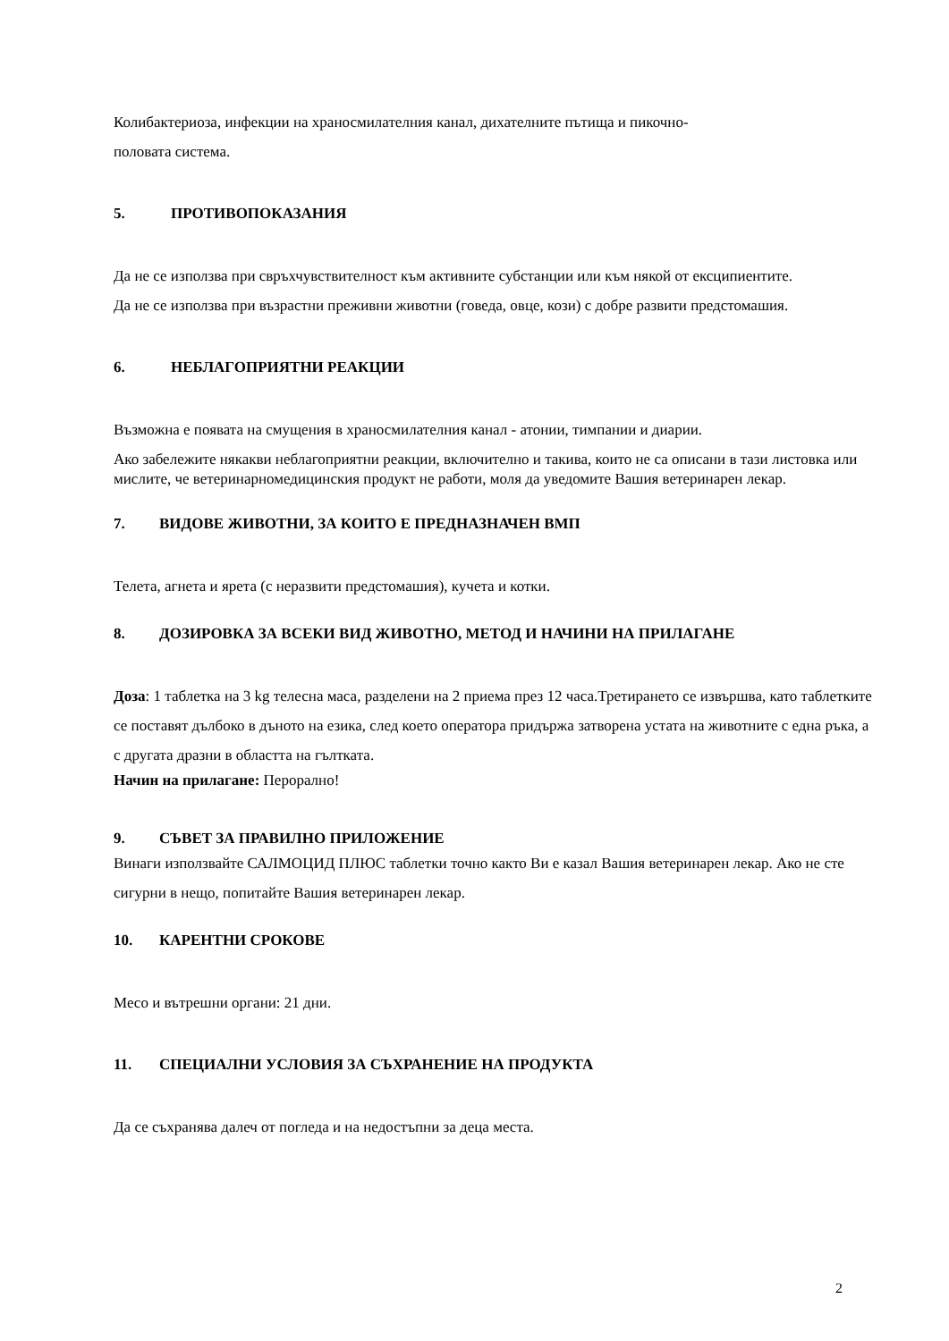Колибактериоза, инфекции на храносмилателния канал, дихателните пътища и пикочно-
половата система.
5. ПРОТИВОПОКАЗАНИЯ
Да не се използва при свръхчувствителност към активните субстанции или към някой от ексципиентите.
Да не се използва при възрастни преживни животни (говеда, овце, кози) с добре развити предстомашия.
6. НЕБЛАГОПРИЯТНИ РЕАКЦИИ
Възможна е появата на смущения в храносмилателния канал - атонии, тимпании и диарии.
Ако забележите някакви неблагоприятни реакции, включително и такива, които не са описани в тази листовка или мислите, че ветеринарномедицинския продукт не работи, моля да уведомите Вашия ветеринарен лекар.
7. ВИДОВЕ ЖИВОТНИ, ЗА КОИТО Е ПРЕДНАЗНАЧЕН ВМП
Телета, агнета и ярета (с неразвити предстомашия), кучета и котки.
8. ДОЗИРОВКА ЗА ВСЕКИ ВИД ЖИВОТНО, МЕТОД И НАЧИНИ НА ПРИЛАГАНЕ
Доза: 1 таблетка на 3 kg телесна маса, разделени на 2 приема през 12 часа.Третирането се извършва, като таблетките се поставят дълбоко в дъното на езика, след което оператора придържа затворена устата на животните с една ръка, а с другата дразни в областта на гълтката.
Начин на прилагане: Перорално!
9. СЪВЕТ ЗА ПРАВИЛНО ПРИЛОЖЕНИЕ
Винаги използвайте САЛМОЦИД ПЛЮС таблетки точно както Ви е казал Вашия ветеринарен лекар. Ако не сте сигурни в нещо, попитайте Вашия ветеринарен лекар.
10. КАРЕНТНИ СРОКОВЕ
Месо и вътрешни органи: 21 дни.
11. СПЕЦИАЛНИ УСЛОВИЯ ЗА СЪХРАНЕНИЕ НА ПРОДУКТА
Да се съхранява далеч от погледа и на недостъпни за деца места.
2